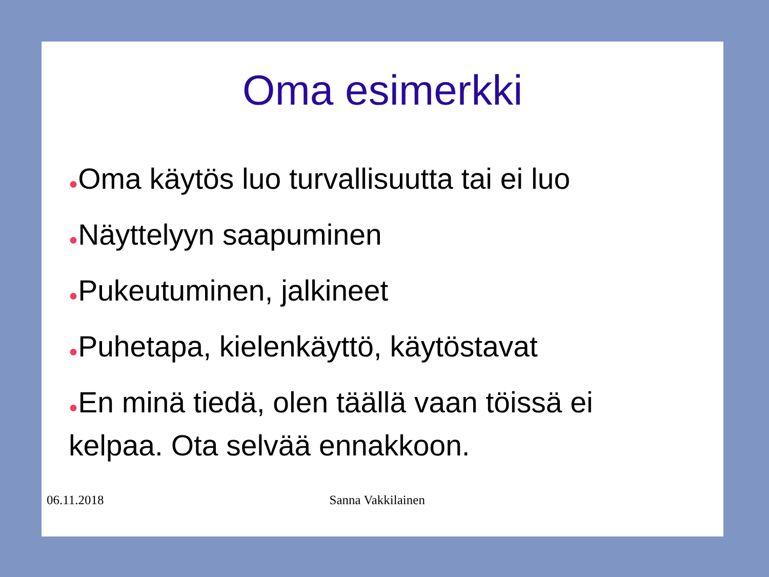Oma esimerkki
●Oma käytös luo turvallisuutta tai ei luo
●Näyttelyyn saapuminen
●Pukeutuminen, jalkineet
●Puhetapa, kielenkäyttö, käytöstavat
●En minä tiedä, olen täällä vaan töissä ei kelpaa. Ota selvää ennakkoon.
06.11.2018 Sanna Vakkilainen